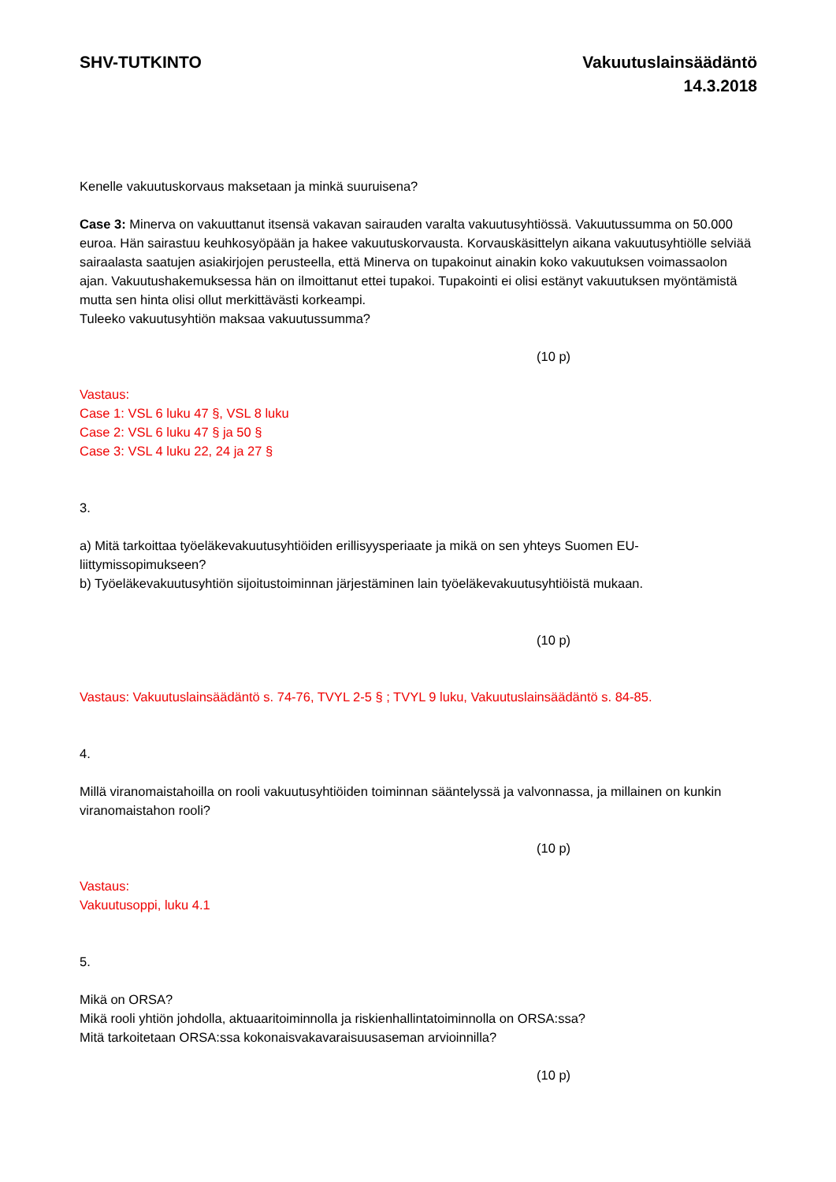SHV-TUTKINTO Vakuutuslainsäädäntö
14.3.2018
Kenelle vakuutuskorvaus maksetaan ja minkä suuruisena?
Case 3: Minerva on vakuuttanut itsensä vakavan sairauden varalta vakuutusyhtiössä. Vakuutussumma on 50.000 euroa. Hän sairastuu keuhkosyöpään ja hakee vakuutuskorvausta. Korvauskäsittelyn aikana vakuutusyhtiölle selviää sairaalasta saatujen asiakirjojen perusteella, että Minerva on tupakoinut ainakin koko vakuutuksen voimassaolon ajan. Vakuutushakemuksessa hän on ilmoittanut ettei tupakoi. Tupakointi ei olisi estänyt vakuutuksen myöntämistä mutta sen hinta olisi ollut merkittävästi korkeampi.
Tuleeko vakuutusyhtiön maksaa vakuutussumma?
(10 p)
Vastaus:
Case 1: VSL 6 luku 47 §, VSL 8 luku
Case 2: VSL 6 luku 47 § ja 50 §
Case 3: VSL 4 luku 22, 24 ja 27 §
3.
a) Mitä tarkoittaa työeläkevakuutusyhtiöiden erillisyysperiaate ja mikä on sen yhteys Suomen EU-liittymissopimukseen?
b) Työeläkevakuutusyhtiön sijoitustoiminnan järjestäminen lain työeläkevakuutusyhtiöistä mukaan.
(10 p)
Vastaus: Vakuutuslainsäädäntö s. 74-76, TVYL 2-5 § ; TVYL 9 luku, Vakuutuslainsäädäntö s. 84-85.
4.
Millä viranomaistahoilla on rooli vakuutusyhtiöiden toiminnan sääntelyssä ja valvonnassa, ja millainen on kunkin viranomaistahon rooli?
(10 p)
Vastaus:
Vakuutusoppi, luku 4.1
5.
Mikä on ORSA?
Mikä rooli yhtiön johdolla, aktuaaritoiminnolla ja riskienhallintatoiminnolla on ORSA:ssa?
Mitä tarkoitetaan ORSA:ssa kokonaisvakavaraisuusaseman arvioinnilla?
(10 p)